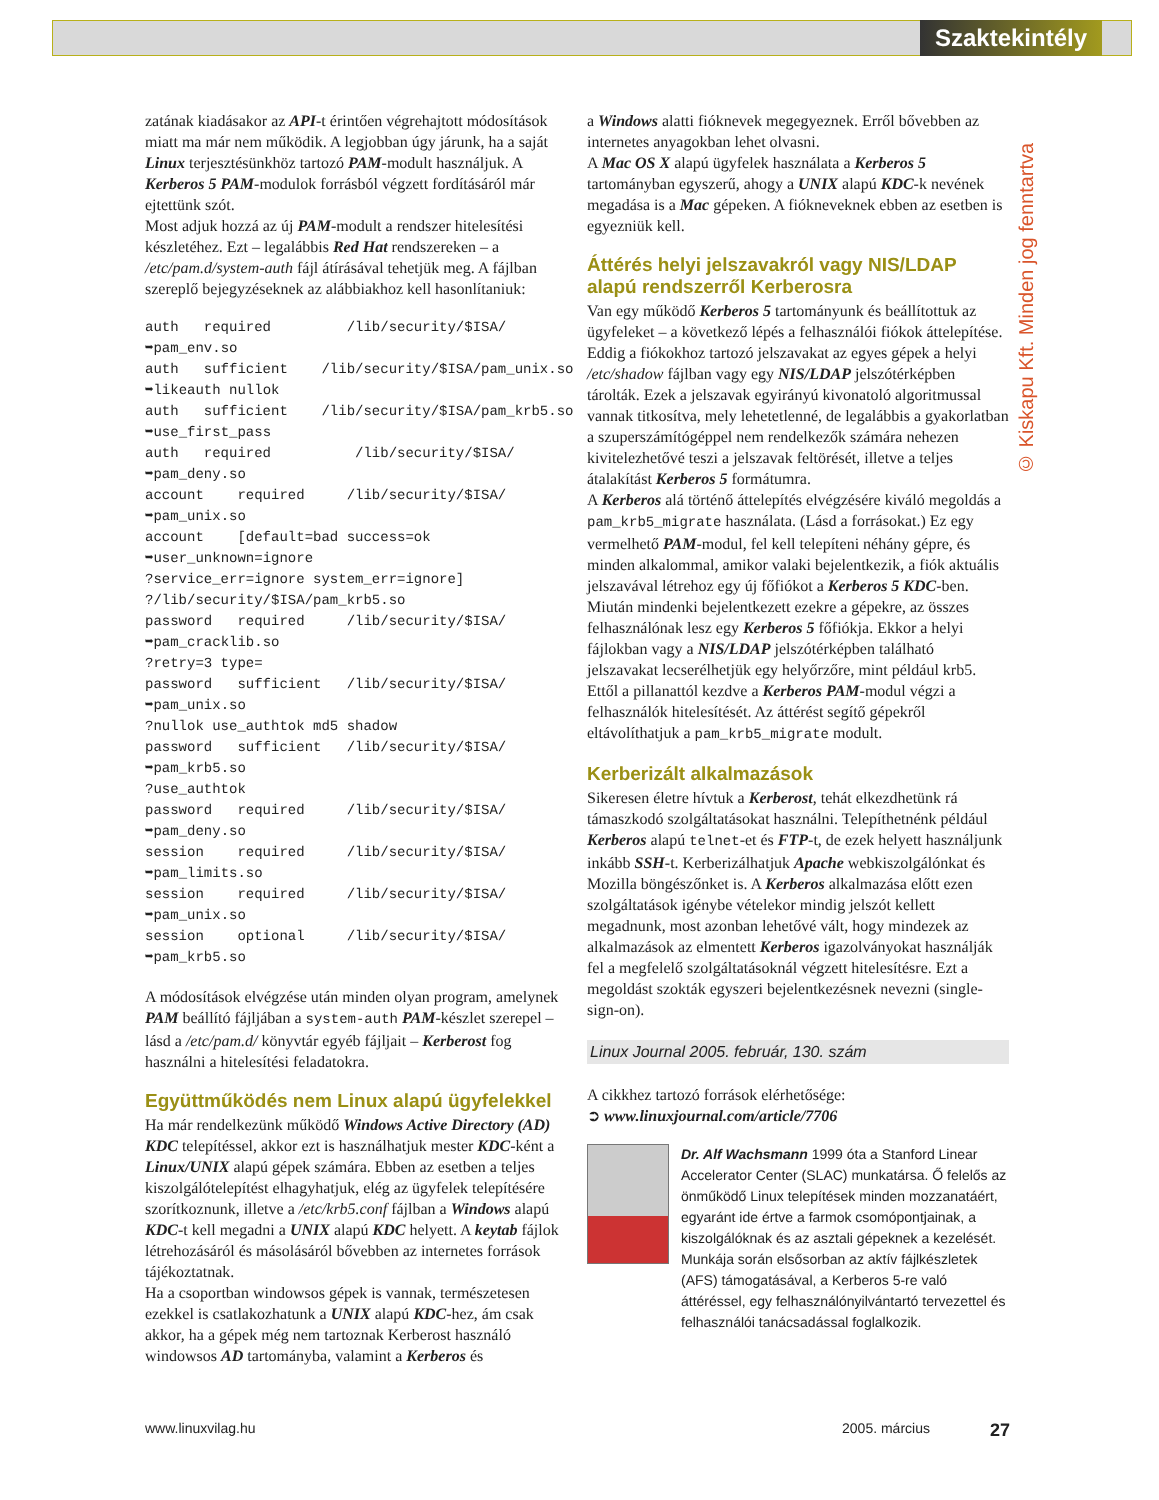Szaktekintély
© Kiskapu Kft. Minden jog fenntartva
zatának kiadásakor az API-t érintően végrehajtott módosítások miatt ma már nem működik. A legjobban úgy járunk, ha a saját Linux terjesztésünkhöz tartozó PAM-modult használjuk. A Kerberos 5 PAM-modulok forrásból végzett fordításáról már ejtettünk szót.
Most adjuk hozzá az új PAM-modult a rendszer hitelesítési készletéhez. Ezt – legalábbis Red Hat rendszereken – a /etc/pam.d/system-auth fájl átírásával tehetjük meg. A fájlban szereplő bejegyzéseknek az alábbiakhoz kell hasonlítaniuk:
auth   required         /lib/security/$ISA/
➥pam_env.so
auth   sufficient    /lib/security/$ISA/pam_unix.so
➥likeauth nullok
auth   sufficient    /lib/security/$ISA/pam_krb5.so
➥use_first_pass
auth   required          /lib/security/$ISA/
➥pam_deny.so
account    required     /lib/security/$ISA/
➥pam_unix.so
account    [default=bad success=ok
➥user_unknown=ignore
?service_err=ignore system_err=ignore]
?/lib/security/$ISA/pam_krb5.so
password   required     /lib/security/$ISA/
➥pam_cracklib.so
?retry=3 type=
password   sufficient   /lib/security/$ISA/
➥pam_unix.so
?nullok use_authtok md5 shadow
password   sufficient   /lib/security/$ISA/
➥pam_krb5.so
?use_authtok
password   required     /lib/security/$ISA/
➥pam_deny.so
session    required     /lib/security/$ISA/
➥pam_limits.so
session    required     /lib/security/$ISA/
➥pam_unix.so
session    optional     /lib/security/$ISA/
➥pam_krb5.so
A módosítások elvégzése után minden olyan program, amelynek PAM beállító fájljában a system-auth PAM-készlet szerepel – lásd a /etc/pam.d/ könyvtár egyéb fájljait – Kerberost fog használni a hitelesítési feladatokra.
Együttműködés nem Linux alapú ügyfelekkel
Ha már rendelkezünk működő Windows Active Directory (AD) KDC telepítéssel, akkor ezt is használhatjuk mester KDC-ként a Linux/UNIX alapú gépek számára. Ebben az esetben a teljes kiszolgálótelepítést elhagyhatjuk, elég az ügyfelek telepítésére szorítkoznunk, illetve a /etc/krb5.conf fájlban a Windows alapú KDC-t kell megadni a UNIX alapú KDC helyett. A keytab fájlok létrehozásáról és másolásáról bővebben az internetes források tájékoztatnak.
Ha a csoportban windowsos gépek is vannak, természetesen ezekkel is csatlakozhatunk a UNIX alapú KDC-hez, ám csak akkor, ha a gépek még nem tartoznak Kerberost használó windowsos AD tartományba, valamint a Kerberos és
a Windows alatti fióknevek megegyeznek. Erről bővebben az internetes anyagokban lehet olvasni.
A Mac OS X alapú ügyfelek használata a Kerberos 5 tartományban egyszerű, ahogy a UNIX alapú KDC-k nevének megadása is a Mac gépeken. A fiókneveknek ebben az esetben is egyezniük kell.
Áttérés helyi jelszavakról vagy NIS/LDAP alapú rendszerről Kerberosra
Van egy működő Kerberos 5 tartományunk és beállítottuk az ügyfeleket – a következő lépés a felhasználói fiókok áttelepítése. Eddig a fiókokhoz tartozó jelszavakat az egyes gépek a helyi /etc/shadow fájlban vagy egy NIS/LDAP jelszótérképben tárolták. Ezek a jelszavak egyirányú kivonatoló algoritmussal vannak titkosítva, mely lehetetlenné, de legalábbis a gyakorlatban a szuperszámítógéppel nem rendelkezők számára nehezen kivitelezhetővé teszi a jelszavak feltörését, illetve a teljes átalakítást Kerberos 5 formátumra.
A Kerberos alá történő áttelepítés elvégzésére kiváló megoldás a pam_krb5_migrate használata. (Lásd a forrásokat.) Ez egy vermelhető PAM-modul, fel kell telepíteni néhány gépre, és minden alkalommal, amikor valaki bejelentkezik, a fiók aktuális jelszavával létrehoz egy új főfiókot a Kerberos 5 KDC-ben.
Miután mindenki bejelentkezett ezekre a gépekre, az összes felhasználónak lesz egy Kerberos 5 főfiókja. Ekkor a helyi fájlokban vagy a NIS/LDAP jelszótérképben található jelszavakat lecserélhetjük egy helyőrzőre, mint például krb5. Ettől a pillanattól kezdve a Kerberos PAM-modul végzi a felhasználók hitelesítését. Az áttérést segítő gépekről eltávolíthatjuk a pam_krb5_migrate modult.
Kerberizált alkalmazások
Sikeresen életre hívtuk a Kerberost, tehát elkezdhetünk rá támaszkodó szolgáltatásokat használni. Telepíthetnénk például Kerberos alapú telnet-et és FTP-t, de ezek helyett használjunk inkább SSH-t. Kerberizálhatjuk Apache webkiszolgálónkat és Mozilla böngészőnket is. A Kerberos alkalmazása előtt ezen szolgáltatások igénybe vételekor mindig jelszót kellett megadnunk, most azonban lehetővé vált, hogy mindezek az alkalmazások az elmentett Kerberos igazolványokat használják fel a megfelelő szolgáltatásoknál végzett hitelesítésre. Ezt a megoldást szokták egyszeri bejelentkezésnek nevezni (single-sign-on).
Linux Journal 2005. február, 130. szám
A cikkhez tartozó források elérhetősége:
➲ www.linuxjournal.com/article/7706
Dr. Alf Wachsmann 1999 óta a Stanford Linear Accelerator Center (SLAC) munkatársa. Ő felelős az önműködő Linux telepítések minden mozzanatáért, egyaránt ide értve a farmok csomópontjainak, a kiszolgálóknak és az asztali gépeknek a kezelését. Munkája során elsősorban az aktív fájlkészletek (AFS) támogatásával, a Kerberos 5-re való áttéréssel, egy felhasználónyilvántartó tervezettel és felhasználói tanácsadással foglalkozik.
www.linuxvilag.hu 2005. március 27